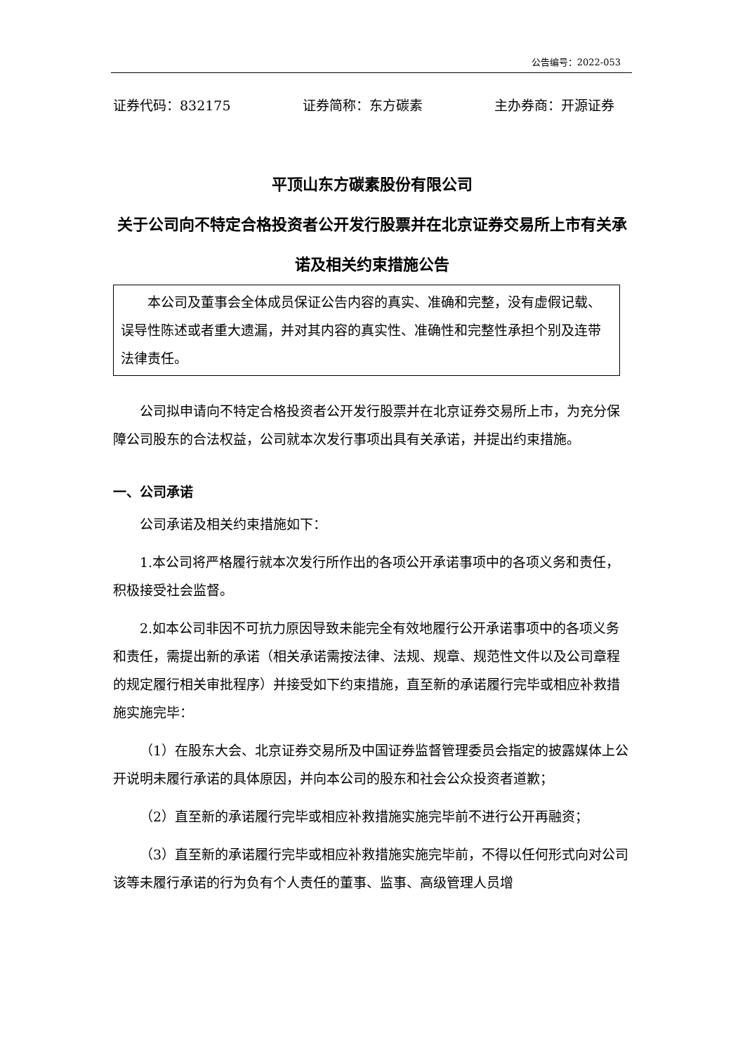公告编号：2022-053
证券代码：832175 证券简称：东方碳素 主办券商：开源证券
平顶山东方碳素股份有限公司
关于公司向不特定合格投资者公开发行股票并在北京证券交易所上市有关承诺及相关约束措施公告
本公司及董事会全体成员保证公告内容的真实、准确和完整，没有虚假记载、误导性陈述或者重大遗漏，并对其内容的真实性、准确性和完整性承担个别及连带法律责任。
公司拟申请向不特定合格投资者公开发行股票并在北京证券交易所上市，为充分保障公司股东的合法权益，公司就本次发行事项出具有关承诺，并提出约束措施。
一、公司承诺
公司承诺及相关约束措施如下：
1.本公司将严格履行就本次发行所作出的各项公开承诺事项中的各项义务和责任，积极接受社会监督。
2.如本公司非因不可抗力原因导致未能完全有效地履行公开承诺事项中的各项义务和责任，需提出新的承诺（相关承诺需按法律、法规、规章、规范性文件以及公司章程的规定履行相关审批程序）并接受如下约束措施，直至新的承诺履行完毕或相应补救措施实施完毕：
（1）在股东大会、北京证券交易所及中国证券监督管理委员会指定的披露媒体上公开说明未履行承诺的具体原因，并向本公司的股东和社会公众投资者道歉；
（2）直至新的承诺履行完毕或相应补救措施实施完毕前不进行公开再融资；
（3）直至新的承诺履行完毕或相应补救措施实施完毕前，不得以任何形式向对公司该等未履行承诺的行为负有个人责任的董事、监事、高级管理人员增